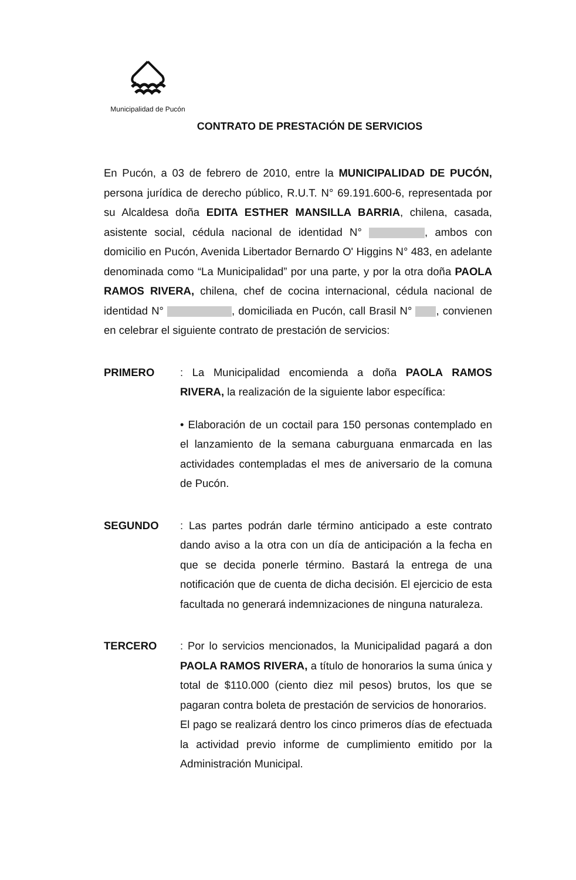Municipalidad de Pucón
CONTRATO DE PRESTACIÓN DE SERVICIOS
En Pucón, a 03 de febrero de 2010, entre la MUNICIPALIDAD DE PUCÓN, persona jurídica de derecho público, R.U.T. N° 69.191.600-6, representada por su Alcaldesa doña EDITA ESTHER MANSILLA BARRIA, chilena, casada, asistente social, cédula nacional de identidad N° , ambos con domicilio en Pucón, Avenida Libertador Bernardo O' Higgins N° 483, en adelante denominada como “La Municipalidad” por una parte, y por la otra doña PAOLA RAMOS RIVERA, chilena, chef de cocina internacional, cédula nacional de identidad N° , domiciliada en Pucón, call Brasil N° , convienen en celebrar el siguiente contrato de prestación de servicios:
PRIMERO : La Municipalidad encomienda a doña PAOLA RAMOS RIVERA, la realización de la siguiente labor específica:
• Elaboración de un coctail para 150 personas contemplado en el lanzamiento de la semana caburguana enmarcada en las actividades contempladas el mes de aniversario de la comuna de Pucón.
SEGUNDO : Las partes podrán darle término anticipado a este contrato dando aviso a la otra con un día de anticipación a la fecha en que se decida ponerle término. Bastará la entrega de una notificación que de cuenta de dicha decisión. El ejercicio de esta facultada no generará indemnizaciones de ninguna naturaleza.
TERCERO : Por lo servicios mencionados, la Municipalidad pagará a don PAOLA RAMOS RIVERA, a título de honorarios la suma única y total de $110.000 (ciento diez mil pesos) brutos, los que se pagaran contra boleta de prestación de servicios de honorarios.
El pago se realizará dentro los cinco primeros días de efectuada la actividad previo informe de cumplimiento emitido por la Administración Municipal.